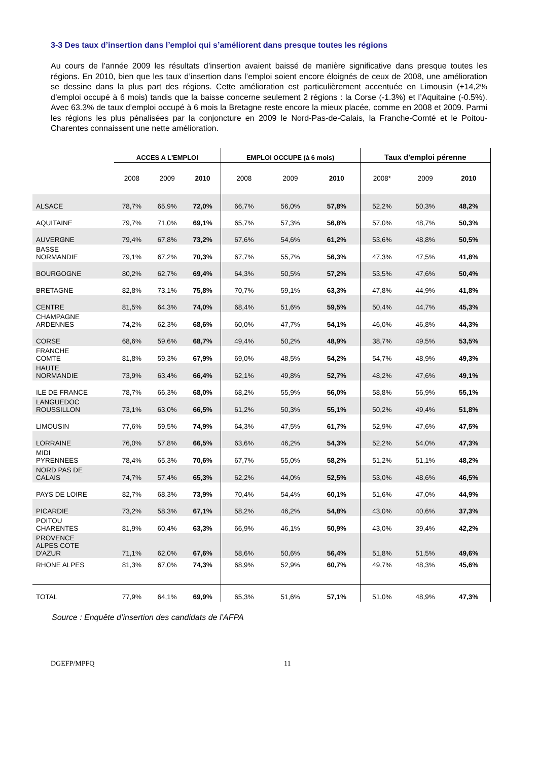3-3 Des taux d’insertion dans l’emploi qui s’améliorent dans presque toutes les régions
Au cours de l’année 2009 les résultats d’insertion avaient baissé de manière significative dans presque toutes les régions. En 2010, bien que les taux d’insertion dans l’emploi soient encore éloignés de ceux de 2008, une amélioration se dessine dans la plus part des régions. Cette amélioration est particulièrement accentuée en Limousin (+14,2% d’emploi occupé à 6 mois) tandis que la baisse concerne seulement 2 régions : la Corse (-1.3%) et l’Aquitaine (-0.5%). Avec 63.3% de taux d’emploi occupé à 6 mois la Bretagne reste encore la mieux placée, comme en 2008 et 2009. Parmi les régions les plus pénalisées par la conjoncture en 2009 le Nord-Pas-de-Calais, la Franche-Comté et le Poitou-Charentes connaissent une nette amélioration.
| | ACCES A L'EMPLOI | | | EMPLOI OCCUPE (à 6 mois) | | | Taux d'emploi pérenne | | |
| --- | --- | --- | --- | --- | --- | --- | --- | --- | --- |
| | 2008 | 2009 | 2010 | 2008 | 2009 | 2010 | 2008* | 2009 | 2010 |
| ALSACE | 78,7% | 65,9% | 72,0% | 66,7% | 56,0% | 57,8% | 52,2% | 50,3% | 48,2% |
| AQUITAINE | 79,7% | 71,0% | 69,1% | 65,7% | 57,3% | 56,8% | 57,0% | 48,7% | 50,3% |
| AUVERGNE | 79,4% | 67,8% | 73,2% | 67,6% | 54,6% | 61,2% | 53,6% | 48,8% | 50,5% |
| BASSE NORMANDIE | 79,1% | 67,2% | 70,3% | 67,7% | 55,7% | 56,3% | 47,3% | 47,5% | 41,8% |
| BOURGOGNE | 80,2% | 62,7% | 69,4% | 64,3% | 50,5% | 57,2% | 53,5% | 47,6% | 50,4% |
| BRETAGNE | 82,8% | 73,1% | 75,8% | 70,7% | 59,1% | 63,3% | 47,8% | 44,9% | 41,8% |
| CENTRE | 81,5% | 64,3% | 74,0% | 68,4% | 51,6% | 59,5% | 50,4% | 44,7% | 45,3% |
| CHAMPAGNE ARDENNES | 74,2% | 62,3% | 68,6% | 60,0% | 47,7% | 54,1% | 46,0% | 46,8% | 44,3% |
| CORSE | 68,6% | 59,6% | 68,7% | 49,4% | 50,2% | 48,9% | 38,7% | 49,5% | 53,5% |
| FRANCHE COMTE | 81,8% | 59,3% | 67,9% | 69,0% | 48,5% | 54,2% | 54,7% | 48,9% | 49,3% |
| HAUTE NORMANDIE | 73,9% | 63,4% | 66,4% | 62,1% | 49,8% | 52,7% | 48,2% | 47,6% | 49,1% |
| ILE DE FRANCE | 78,7% | 66,3% | 68,0% | 68,2% | 55,9% | 56,0% | 58,8% | 56,9% | 55,1% |
| LANGUEDOC ROUSSILLON | 73,1% | 63,0% | 66,5% | 61,2% | 50,3% | 55,1% | 50,2% | 49,4% | 51,8% |
| LIMOUSIN | 77,6% | 59,5% | 74,9% | 64,3% | 47,5% | 61,7% | 52,9% | 47,6% | 47,5% |
| LORRAINE | 76,0% | 57,8% | 66,5% | 63,6% | 46,2% | 54,3% | 52,2% | 54,0% | 47,3% |
| MIDI PYRENNEES | 78,4% | 65,3% | 70,6% | 67,7% | 55,0% | 58,2% | 51,2% | 51,1% | 48,2% |
| NORD PAS DE CALAIS | 74,7% | 57,4% | 65,3% | 62,2% | 44,0% | 52,5% | 53,0% | 48,6% | 46,5% |
| PAYS DE LOIRE | 82,7% | 68,3% | 73,9% | 70,4% | 54,4% | 60,1% | 51,6% | 47,0% | 44,9% |
| PICARDIE | 73,2% | 58,3% | 67,1% | 58,2% | 46,2% | 54,8% | 43,0% | 40,6% | 37,3% |
| POITOU CHARENTES | 81,9% | 60,4% | 63,3% | 66,9% | 46,1% | 50,9% | 43,0% | 39,4% | 42,2% |
| PROVENCE ALPES COTE D'AZUR | 71,1% | 62,0% | 67,6% | 58,6% | 50,6% | 56,4% | 51,8% | 51,5% | 49,6% |
| RHONE ALPES | 81,3% | 67,0% | 74,3% | 68,9% | 52,9% | 60,7% | 49,7% | 48,3% | 45,6% |
| TOTAL | 77,9% | 64,1% | 69,9% | 65,3% | 51,6% | 57,1% | 51,0% | 48,9% | 47,3% |
Source : Enquête d’insertion des candidats de l’AFPA
DGEFP/MPFQ 11